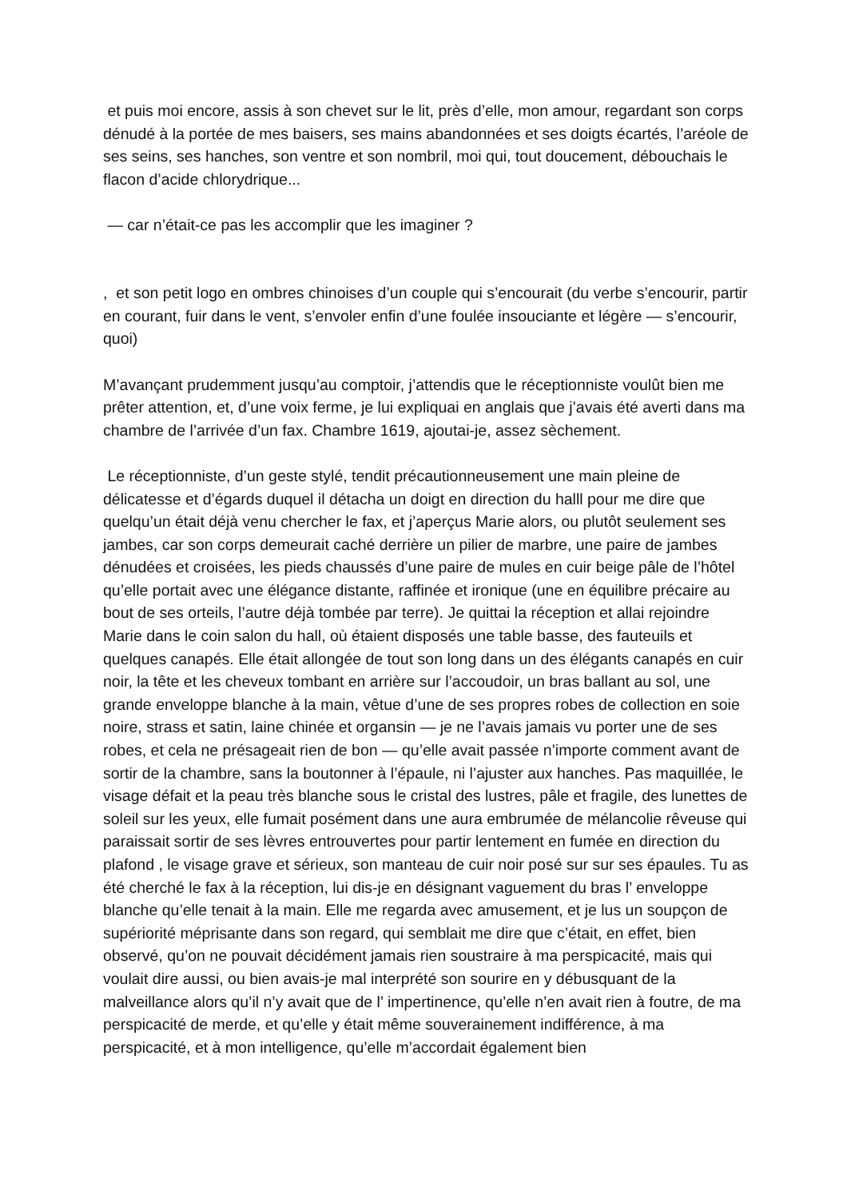et puis moi encore, assis à son chevet sur le lit, près d’elle, mon amour, regardant son corps dénudé à la portée de mes baisers, ses mains abandonnées et ses doigts écartés, l’aréole de ses seins, ses hanches, son ventre et son nombril, moi qui, tout doucement, débouchais le flacon d’acide chlorydrique...
— car n’était-ce pas les accomplir que les imaginer ?
, et son petit logo en ombres chinoises d’un couple qui s’encourait (du verbe s’encourir, partir en courant, fuir dans le vent, s’envoler enfin d’une foulée insouciante et légère — s’encourir, quoi)
M’avançant prudemment jusqu’au comptoir, j’attendis que le réceptionniste voulût bien me prêter attention, et, d’une voix ferme, je lui expliquai en anglais que j’avais été averti dans ma chambre de l’arrivée d’un fax. Chambre 1619, ajoutai-je, assez sèchement.
Le réceptionniste, d’un geste stylé, tendit précautionneusement une main pleine de délicatesse et d’égards duquel il détacha un doigt en direction du halll pour me dire que quelqu’un était déjà venu chercher le fax, et j’aperçus Marie alors, ou plutôt seulement ses jambes, car son corps demeurait caché derrière un pilier de marbre, une paire de jambes dénudées et croisées, les pieds chaussés d’une paire de mules en cuir beige pâle de l’hôtel qu’elle portait avec une élégance distante, raffinée et ironique (une en équilibre précaire au bout de ses orteils, l’autre déjà tombée par terre). Je quittai la réception et allai rejoindre Marie dans le coin salon du hall, où étaient disposés une table basse, des fauteuils et quelques canapés. Elle était allongée de tout son long dans un des élégants canapés en cuir noir, la tête et les cheveux tombant en arrière sur l’accoudoir, un bras ballant au sol, une grande enveloppe blanche à la main, vêtue d’une de ses propres robes de collection en soie noire, strass et satin, laine chinée et organsin — je ne l’avais jamais vu porter une de ses robes, et cela ne présageait rien de bon — qu’elle avait passée n’importe comment avant de sortir de la chambre, sans la boutonner à l’épaule, ni l’ajuster aux hanches. Pas maquillée, le visage défait et la peau très blanche sous le cristal des lustres, pâle et fragile, des lunettes de soleil sur les yeux, elle fumait posément dans une aura embrumée de mélancolie rêveuse qui paraissait sortir de ses lèvres entrouvertes pour partir lentement en fumée en direction du plafond , le visage grave et sérieux, son manteau de cuir noir posé sur sur ses épaules. Tu as été cherché le fax à la réception, lui dis-je en désignant vaguement du bras l’ enveloppe blanche qu’elle tenait à la main. Elle me regarda avec amusement, et je lus un soupçon de supériorité méprisante dans son regard, qui semblait me dire que c’était, en effet, bien observé, qu’on ne pouvait décidément jamais rien soustraire à ma perspicacité, mais qui voulait dire aussi, ou bien avais-je mal interprété son sourire en y débusquant de la malveillance alors qu’il n’y avait que de l’ impertinence, qu’elle n’en avait rien à foutre, de ma perspicacité de merde, et qu’elle y était même souverainement indifférence, à ma perspicacité, et à mon intelligence, qu’elle m’accordait également bien